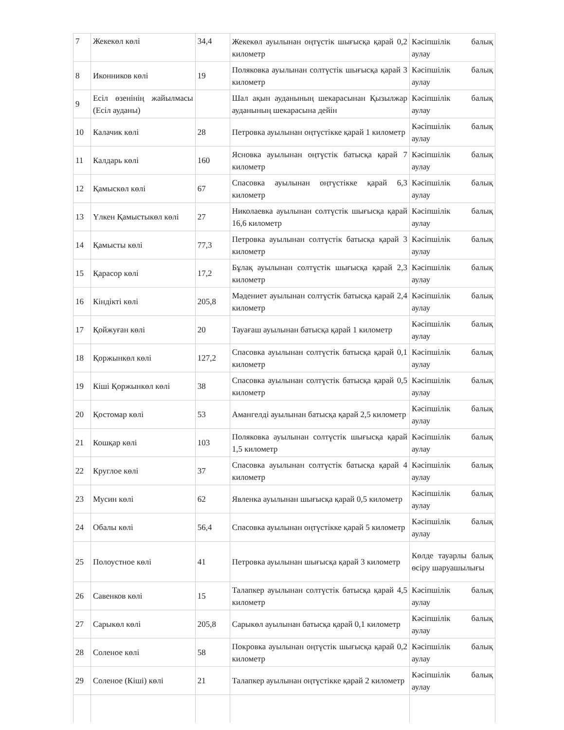| 7 | Жекекөл көлі | 34,4 | Жекекөл ауылынан оңтүстік шығысқа қарай 0,2 километр | Кәсіпшілік балық аулау |
| 8 | Иконников көлі | 19 | Поляковка ауылынан солтүстік шығысқа қарай 3 километр | Кәсіпшілік балық аулау |
| 9 | Есіл өзенінің жайылмасы (Есіл ауданы) | | Шал ақын ауданының шекарасынан Қызылжар ауданының шекарасына дейін | Кәсіпшілік балық аулау |
| 10 | Калачик көлі | 28 | Петровка ауылынан оңтүстікке қарай 1 километр | Кәсіпшілік балық аулау |
| 11 | Калдарь көлі | 160 | Ясновка ауылынан оңтүстік батысқа қарай 7 километр | Кәсіпшілік балық аулау |
| 12 | Қамыскөл көлі | 67 | Спасовка ауылынан оңтүстікке қарай 6,3 километр | Кәсіпшілік балық аулау |
| 13 | Үлкен Қамыстыкөл көлі | 27 | Николаевка ауылынан солтүстік шығысқа қарай 16,6 километр | Кәсіпшілік балық аулау |
| 14 | Қамысты көлі | 77,3 | Петровка ауылынан солтүстік батысқа қарай 3 километр | Кәсіпшілік балық аулау |
| 15 | Қарасор көлі | 17,2 | Бұлақ ауылынан солтүстік шығысқа қарай 2,3 километр | Кәсіпшілік балық аулау |
| 16 | Кіндікті көлі | 205,8 | Мәдениет ауылынан солтүстік батысқа қарай 2,4 километр | Кәсіпшілік балық аулау |
| 17 | Қойжуған көлі | 20 | Тауағаш ауылынан батысқа қарай 1 километр | Кәсіпшілік балық аулау |
| 18 | Қоржынкөл көлі | 127,2 | Спасовка ауылынан солтүстік батысқа қарай 0,1 километр | Кәсіпшілік балық аулау |
| 19 | Кіші Қоржынкөл көлі | 38 | Спасовка ауылынан солтүстік батысқа қарай 0,5 километр | Кәсіпшілік балық аулау |
| 20 | Қостомар көлі | 53 | Амангелді ауылынан батысқа қарай 2,5 километр | Кәсіпшілік балық аулау |
| 21 | Кошқар көлі | 103 | Поляковка ауылынан солтүстік шығысқа қарай 1,5 километр | Кәсіпшілік балық аулау |
| 22 | Круглое көлі | 37 | Спасовка ауылынан солтүстік батысқа қарай 4 километр | Кәсіпшілік балық аулау |
| 23 | Мусин көлі | 62 | Явленка ауылынан шығысқа қарай 0,5 километр | Кәсіпшілік балық аулау |
| 24 | Обалы көлі | 56,4 | Спасовка ауылынан оңтүстікке қарай 5 километр | Кәсіпшілік балық аулау |
| 25 | Полоустное көлі | 41 | Петровка ауылынан шығысқа қарай 3 километр | Көлде тауарлы балық өсіру шаруашылығы |
| 26 | Савенков көлі | 15 | Талапкер ауылынан солтүстік батысқа қарай 4,5 километр | Кәсіпшілік балық аулау |
| 27 | Сарыкөл көлі | 205,8 | Сарыкөл ауылынан батысқа қарай 0,1 километр | Кәсіпшілік балық аулау |
| 28 | Соленое көлі | 58 | Покровка ауылынан оңтүстік шығысқа қарай 0,2 километр | Кәсіпшілік балық аулау |
| 29 | Соленое (Кіші) көлі | 21 | Талапкер ауылынан оңтүстікке қарай 2 километр | Кәсіпшілік балық аулау |